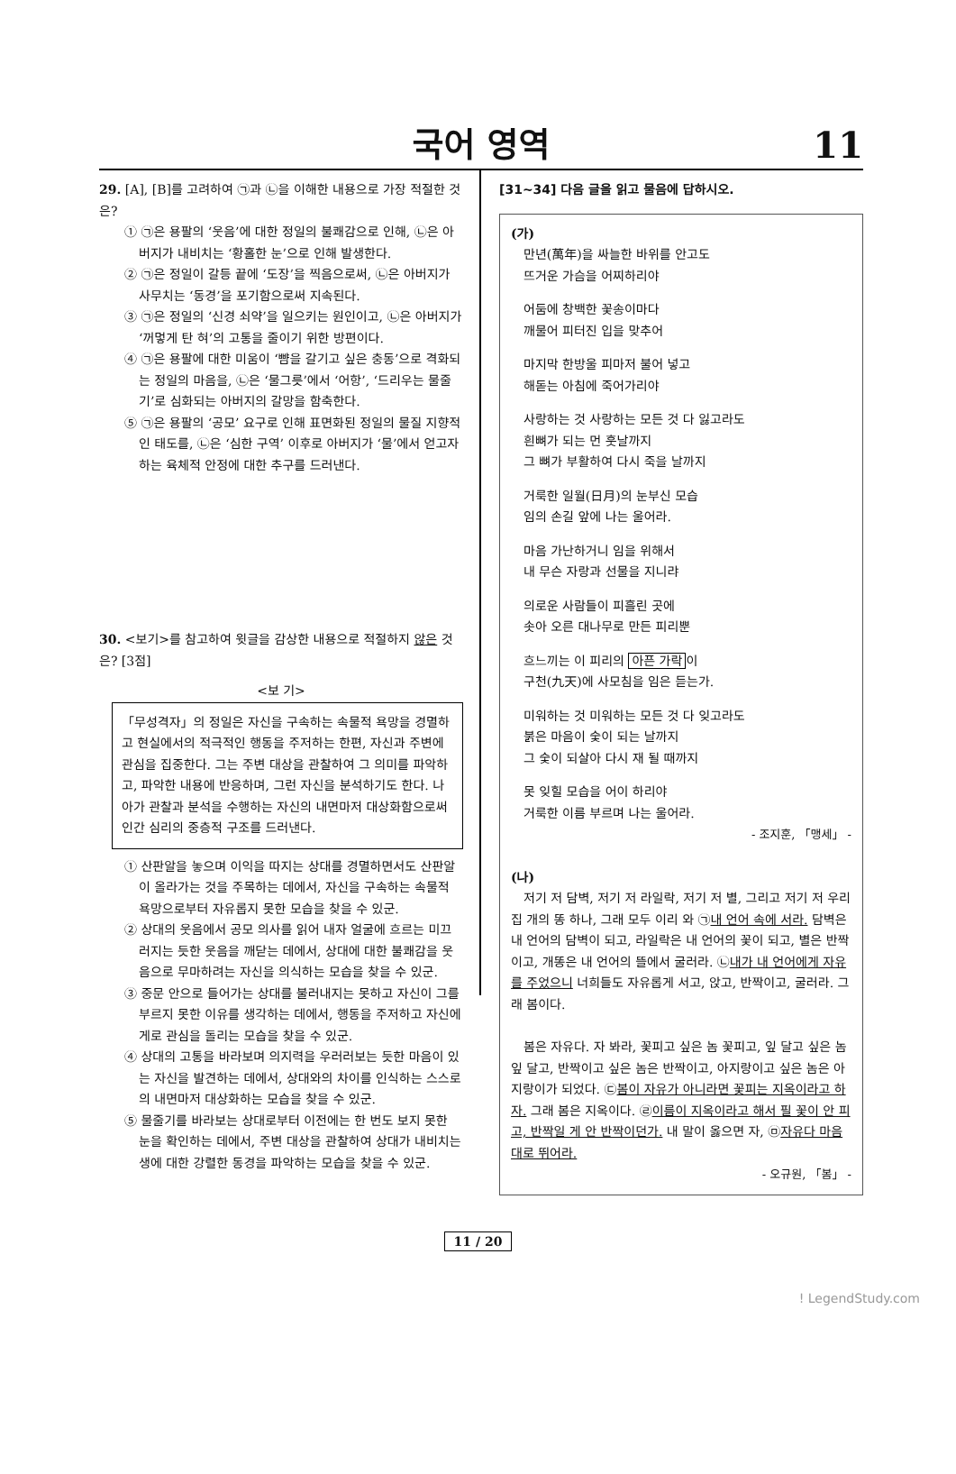국어 영역
11
29. [A], [B]를 고려하여 ㉠과 ㉡을 이해한 내용으로 가장 적절한 것은?
① ㉠은 용팔의 ‘웃음’에 대한 정일의 불쾌감으로 인해, ㉡은 아버지가 내비치는 ‘황홀한 눈’으로 인해 발생한다.
② ㉠은 정일이 갈등 끝에 ‘도장’을 찍음으로써, ㉡은 아버지가 사무치는 ‘동경’을 포기함으로써 지속된다.
③ ㉠은 정일의 ‘신경 쇠약’을 일으키는 원인이고, ㉡은 아버지가 ‘꺼멓게 탄 혀’의 고통을 줄이기 위한 방편이다.
④ ㉠은 용팔에 대한 미움이 ‘뺨을 갈기고 싶은 충동’으로 격화되는 정일의 마음을, ㉡은 ‘물그릇’에서 ‘어항’, ‘드리우는 물줄기’로 심화되는 아버지의 갈망을 함축한다.
⑤ ㉠은 용팔의 ‘공모’ 요구로 인해 표면화된 정일의 물질 지향적인 태도를, ㉡은 ‘심한 구역’ 이후로 아버지가 ‘물’에서 얻고자 하는 육체적 안정에 대한 추구를 드러낸다.
30. <보기>를 참고하여 윗글을 감상한 내용으로 적절하지 않은 것은? [3점]
<보 기>
「무성격자」의 정일은 자신을 구속하는 속물적 욕망을 경멸하고 현실에서의 적극적인 행동을 주저하는 한편, 자신과 주변에 관심을 집중한다. 그는 주변 대상을 관찰하여 그 의미를 파악하고, 파악한 내용에 반응하며, 그런 자신을 분석하기도 한다. 나아가 관찰과 분석을 수행하는 자신의 내면마저 대상화함으로써 인간 심리의 중층적 구조를 드러낸다.
① 산판알을 놓으며 이익을 따지는 상대를 경멸하면서도 산판알이 올라가는 것을 주목하는 데에서, 자신을 구속하는 속물적 욕망으로부터 자유롭지 못한 모습을 찾을 수 있군.
② 상대의 웃음에서 공모 의사를 읽어 내자 얼굴에 흐르는 미끄러지는 듯한 웃음을 깨닫는 데에서, 상대에 대한 불쾌감을 웃음으로 무마하려는 자신을 의식하는 모습을 찾을 수 있군.
③ 중문 안으로 들어가는 상대를 불러내지는 못하고 자신이 그를 부르지 못한 이유를 생각하는 데에서, 행동을 주저하고 자신에게로 관심을 돌리는 모습을 찾을 수 있군.
④ 상대의 고통을 바라보며 의지력을 우러러보는 듯한 마음이 있는 자신을 발견하는 데에서, 상대와의 차이를 인식하는 스스로의 내면마저 대상화하는 모습을 찾을 수 있군.
⑤ 물줄기를 바라보는 상대로부터 이전에는 한 번도 보지 못한 눈을 확인하는 데에서, 주변 대상을 관찰하여 상대가 내비치는 생에 대한 강렬한 동경을 파악하는 모습을 찾을 수 있군.
[31~34] 다음 글을 읽고 물음에 답하시오.
(가)
만년(萬年)을 싸늘한 바위를 안고도
뜨거운 가슴을 어찌하리야
어둠에 창백한 꽃송이마다
깨물어 피터진 입을 맞추어
마지막 한방울 피마저 불어 넣고
해돋는 아침에 죽어가리야
사랑하는 것 사랑하는 모든 것 다 잃고라도
흰뼈가 되는 먼 훗날까지
그 뼈가 부활하여 다시 죽을 날까지
거룩한 일월(日月)의 눈부신 모습
임의 손길 앞에 나는 울어라.
마음 가난하거니 임을 위해서
내 무슨 자랑과 선물을 지니랴
의로운 사람들이 피흘린 곳에
솟아 오른 대나무로 만든 피리뿐
흐느끼는 이 피리의 아픈 가락 이
구천(九天)에 사모침을 임은 듣는가.
미워하는 것 미워하는 모든 것 다 잊고라도
붉은 마음이 숯이 되는 날까지
그 숯이 되살아 다시 재 될 때까지
못 잊힐 모습을 어이 하리야
거룩한 이름 부르며 나는 울어라.
- 조지훈, 「맹세」 -
(나)
저기 저 담벽, 저기 저 라일락, 저기 저 별, 그리고 저기 저 우리 집 개의 똥 하나, 그래 모두 이리 와 ㉠내 언어 속에 서라. 담벽은 내 언어의 담벽이 되고, 라일락은 내 언어의 꽃이 되고, 별은 반짝이고, 개똥은 내 언어의 뜰에서 굴러라. ㉡내가 내 언어에게 자유를 주었으니 너희들도 자유롭게 서고, 앉고, 반짝이고, 굴러라. 그래 봄이다.
봄은 자유다. 자 봐라, 꽃피고 싶은 놈 꽃피고, 잎 달고 싶은 놈 잎 달고, 반짝이고 싶은 놈은 반짝이고, 아지랑이고 싶은 놈은 아지랑이가 되었다. ㉢봄이 자유가 아니라면 꽃피는 지옥이라고 하자. 그래 봄은 지옥이다. ㉣이름이 지옥이라고 해서 필 꽃이 안 피고, 반짝일 게 안 반짝이던가. 내 말이 옳으면 자, ㉤자유다 마음대로 뛰어라.
- 오규원, 「봄」 -
11 / 20
! LegendStudy.com